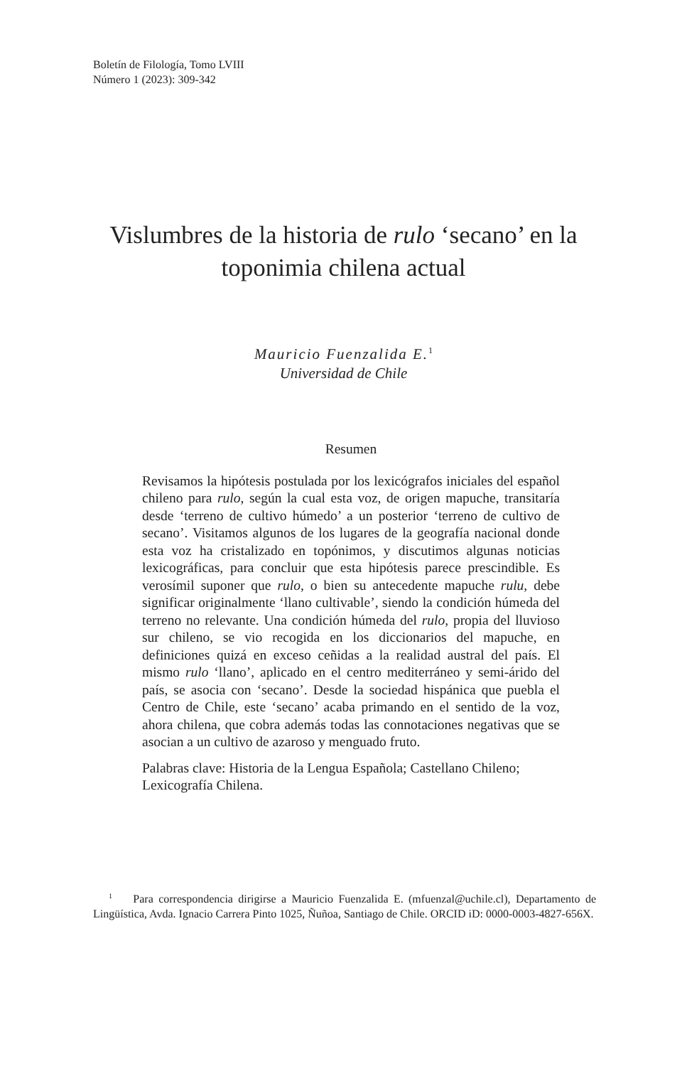Boletín de Filología, Tomo LVIII
Número 1 (2023): 309-342
Vislumbres de la historia de rulo ‘secano’ en la
toponimia chilena actual
Mauricio Fuenzalida E.<sup>1</sup>
Universidad de Chile
Resumen
Revisamos la hipótesis postulada por los lexicógrafos iniciales del español chileno para rulo, según la cual esta voz, de origen mapuche, transitaría desde ‘terreno de cultivo húmedo’ a un posterior ‘terreno de cultivo de secano’. Visitamos algunos de los lugares de la geografía nacional donde esta voz ha cristalizado en topónimos, y discutimos algunas noticias lexicográficas, para concluir que esta hipótesis parece prescindible. Es verosímil suponer que rulo, o bien su antecedente mapuche rulu, debe significar originalmente ‘llano cultivable’, siendo la condición húmeda del terreno no relevante. Una condición húmeda del rulo, propia del lluvioso sur chileno, se vio recogida en los diccionarios del mapuche, en definiciones quizá en exceso ceñidas a la realidad austral del país. El mismo rulo ‘llano’, aplicado en el centro mediterráneo y semi-árido del país, se asocia con ‘secano’. Desde la sociedad hispánica que puebla el Centro de Chile, este ‘secano’ acaba primando en el sentido de la voz, ahora chilena, que cobra además todas las connotaciones negativas que se asocian a un cultivo de azaroso y menguado fruto.
Palabras clave: Historia de la Lengua Española; Castellano Chileno; Lexicografía Chilena.
<sup>1</sup> Para correspondencia dirigirse a Mauricio Fuenzalida E. (mfuenzal@uchile.cl), Departamento de Lingüística, Avda. Ignacio Carrera Pinto 1025, Ñuñoa, Santiago de Chile. ORCID iD: 0000-0003-4827-656X.